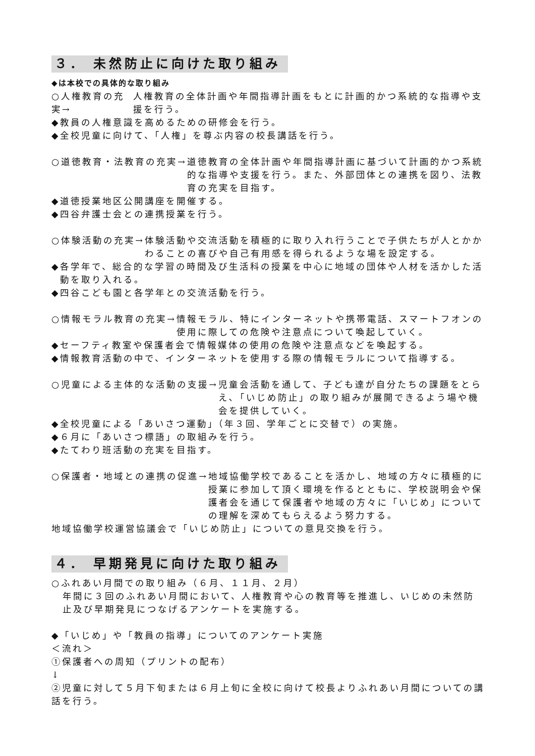３． 未然防止に向けた取り組み
◆は本校での具体的な取り組み
○人権教育の充実→ 人権教育の全体計画や年間指導計画をもとに計画的かつ系統的な指導や支援を行う。
◆教員の人権意識を高めるための研修会を行う。
◆全校児童に向けて、「人権」を尊ぶ内容の校長講話を行う。
○道徳教育・法教育の充実→ 道徳教育の全体計画や年間指導計画に基づいて計画的かつ系統的な指導や支援を行う。また、外部団体との連携を図り、法教育の充実を目指す。
◆道徳授業地区公開講座を開催する。
◆四谷弁護士会との連携授業を行う。
○体験活動の充実→ 体験活動や交流活動を積極的に取り入れ行うことで子供たちが人とかかわることの喜びや自己有用感を得られるような場を設定する。
◆ 各学年で、総合的な学習の時間及び生活科の授業を中心に地域の団体や人材を活かした活動を取り入れる。
◆四谷こども園と各学年との交流活動を行う。
○情報モラル教育の充実→ 情報モラル、特にインターネットや携帯電話、スマートフオンの使用に際しての危険や注意点について喚起していく。
◆セーフティ教室や保護者会で情報媒体の使用の危険や注意点などを喚起する。
◆情報教育活動の中で、インターネットを使用する際の情報モラルについて指導する。
○児童による主体的な活動の支援→ 児童会活動を通して、子ども達が自分たちの課題をとらえ､「いじめ防止」の取り組みが展開できるよう場や機会を提供していく。
◆全校児童による「あいさつ運動」（年３回、学年ごとに交替で）の実施。
◆６月に「あいさつ標語」の取組みを行う。
◆たてわり班活動の充実を目指す。
○保護者・地域との連携の促進→ 地域協働学校であることを活かし、地域の方々に積極的に授業に参加して頂く環境を作るとともに、学校説明会や保護者会を通じて保護者や地域の方々に「いじめ」についての理解を深めてもらえるよう努力する。
地域協働学校運営協議会で「いじめ防止」についての意見交換を行う。
４． 早期発見に向けた取り組み
○ふれあい月間での取り組み（６月、１１月、２月）
年間に３回のふれあい月間において、人権教育や心の教育等を推進し、いじめの未然防止及び早期発見につなげるアンケートを実施する。
◆「いじめ」や「教員の指導」についてのアンケート実施
＜流れ＞
①保護者への周知（プリントの配布）
↓
②児童に対して５月下旬または６月上旬に全校に向けて校長よりふれあい月間についての講話を行う。